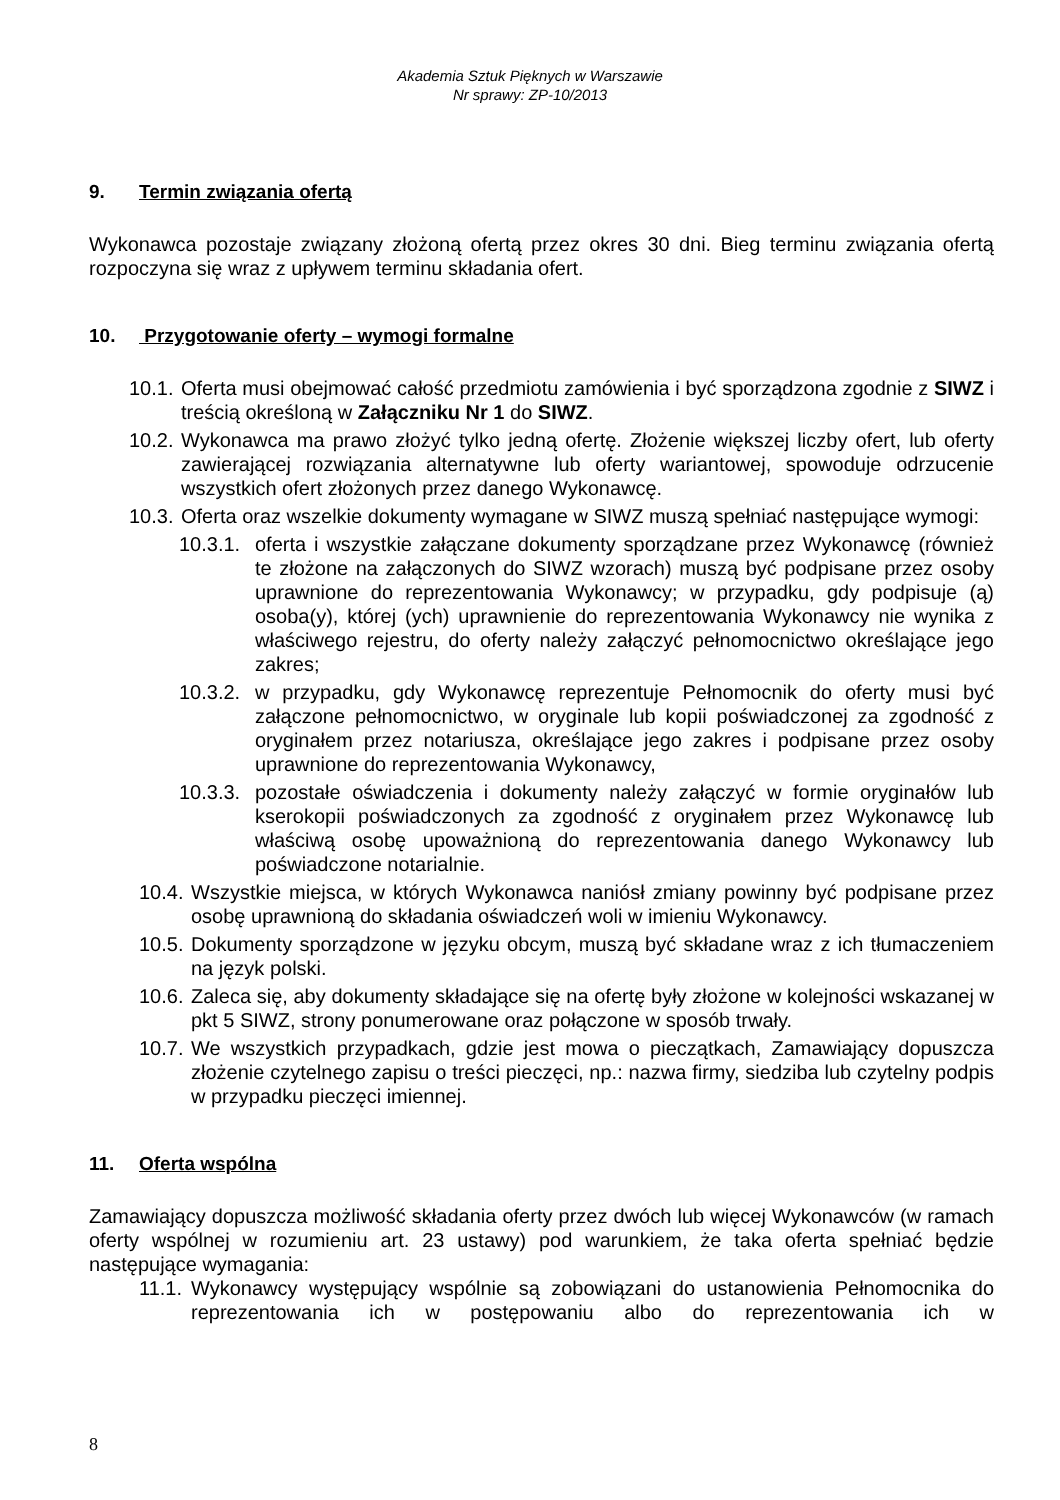Akademia Sztuk Pięknych w Warszawie
Nr sprawy: ZP-10/2013
9. Termin związania ofertą
Wykonawca pozostaje związany złożoną ofertą przez okres 30 dni. Bieg terminu związania ofertą rozpoczyna się wraz z upływem terminu składania ofert.
10. Przygotowanie oferty – wymogi formalne
10.1.
Oferta musi obejmować całość przedmiotu zamówienia i być sporządzona zgodnie z SIWZ i treścią określoną w Załączniku Nr 1 do SIWZ.
10.2.
Wykonawca ma prawo złożyć tylko jedną ofertę. Złożenie większej liczby ofert, lub oferty zawierającej rozwiązania alternatywne lub oferty wariantowej, spowoduje odrzucenie wszystkich ofert złożonych przez danego Wykonawcę.
10.3.
Oferta oraz wszelkie dokumenty wymagane w SIWZ muszą spełniać następujące wymogi:
10.3.1.
oferta i wszystkie załączane dokumenty sporządzane przez Wykonawcę (również te złożone na załączonych do SIWZ wzorach) muszą być podpisane przez osoby uprawnione do reprezentowania Wykonawcy; w przypadku, gdy podpisuje (ą) osoba(y), której (ych) uprawnienie do reprezentowania Wykonawcy nie wynika z właściwego rejestru, do oferty należy załączyć pełnomocnictwo określające jego zakres;
10.3.2.
w przypadku, gdy Wykonawcę reprezentuje Pełnomocnik do oferty musi być załączone pełnomocnictwo, w oryginale lub kopii poświadczonej za zgodność z oryginałem przez notariusza, określające jego zakres i podpisane przez osoby uprawnione do reprezentowania Wykonawcy,
10.3.3.
pozostałe oświadczenia i dokumenty należy załączyć w formie oryginałów lub kserokopii poświadczonych za zgodność z oryginałem przez Wykonawcę lub właściwą osobę upoważnioną do reprezentowania danego Wykonawcy lub poświadczone notarialnie.
10.4.
Wszystkie miejsca, w których Wykonawca naniósł zmiany powinny być podpisane przez osobę uprawnioną do składania oświadczeń woli w imieniu Wykonawcy.
10.5.
Dokumenty sporządzone w języku obcym, muszą być składane wraz z ich tłumaczeniem na język polski.
10.6.
Zaleca się, aby dokumenty składające się na ofertę były złożone w kolejności wskazanej w pkt 5 SIWZ, strony ponumerowane oraz połączone w sposób trwały.
10.7.
We wszystkich przypadkach, gdzie jest mowa o pieczątkach, Zamawiający dopuszcza złożenie czytelnego zapisu o treści pieczęci, np.: nazwa firmy, siedziba lub czytelny podpis w przypadku pieczęci imiennej.
11. Oferta wspólna
Zamawiający dopuszcza możliwość składania oferty przez dwóch lub więcej Wykonawców (w ramach oferty wspólnej w rozumieniu art. 23 ustawy) pod warunkiem, że taka oferta spełniać będzie następujące wymagania:
11.1.
Wykonawcy występujący wspólnie są zobowiązani do ustanowienia Pełnomocnika do reprezentowania ich w postępowaniu albo do reprezentowania ich w
8